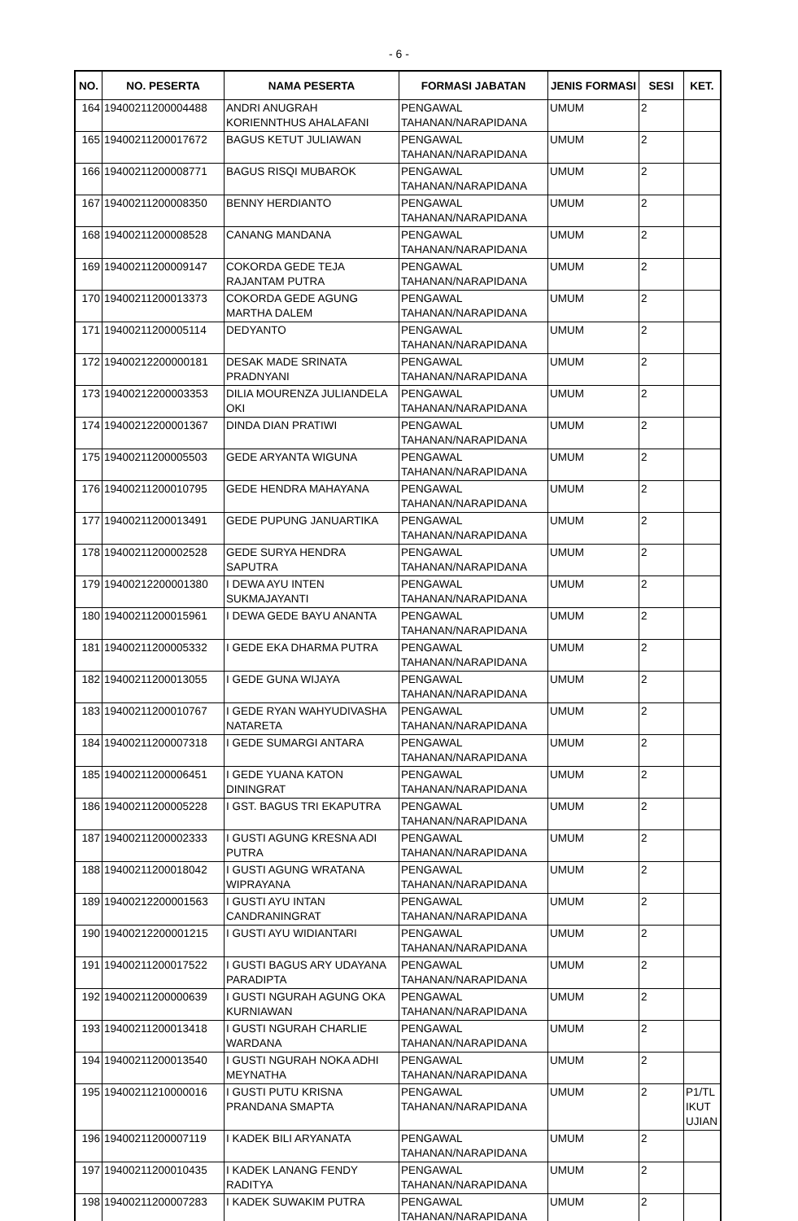- 6 -
| NO. | NO. PESERTA | NAMA PESERTA | FORMASI JABATAN | JENIS FORMASI | SESI | KET. |
| --- | --- | --- | --- | --- | --- | --- |
| 164 | 19400211200004488 | ANDRI ANUGRAH KORIENNTHUS AHALAFANI | PENGAWAL TAHANAN/NARAPIDANA | UMUM | 2 | |
| 165 | 19400211200017672 | BAGUS KETUT JULIAWAN | PENGAWAL TAHANAN/NARAPIDANA | UMUM | 2 | |
| 166 | 19400211200008771 | BAGUS RISQI MUBAROK | PENGAWAL TAHANAN/NARAPIDANA | UMUM | 2 | |
| 167 | 19400211200008350 | BENNY HERDIANTO | PENGAWAL TAHANAN/NARAPIDANA | UMUM | 2 | |
| 168 | 19400211200008528 | CANANG MANDANA | PENGAWAL TAHANAN/NARAPIDANA | UMUM | 2 | |
| 169 | 19400211200009147 | COKORDA GEDE TEJA RAJANTAM PUTRA | PENGAWAL TAHANAN/NARAPIDANA | UMUM | 2 | |
| 170 | 19400211200013373 | COKORDA GEDE AGUNG MARTHA DALEM | PENGAWAL TAHANAN/NARAPIDANA | UMUM | 2 | |
| 171 | 19400211200005114 | DEDYANTO | PENGAWAL TAHANAN/NARAPIDANA | UMUM | 2 | |
| 172 | 19400212200000181 | DESAK MADE SRINATA PRADNYANI | PENGAWAL TAHANAN/NARAPIDANA | UMUM | 2 | |
| 173 | 19400212200003353 | DILIA MOURENZA JULIANDELA OKI | PENGAWAL TAHANAN/NARAPIDANA | UMUM | 2 | |
| 174 | 19400212200001367 | DINDA DIAN PRATIWI | PENGAWAL TAHANAN/NARAPIDANA | UMUM | 2 | |
| 175 | 19400211200005503 | GEDE ARYANTA WIGUNA | PENGAWAL TAHANAN/NARAPIDANA | UMUM | 2 | |
| 176 | 19400211200010795 | GEDE HENDRA MAHAYANA | PENGAWAL TAHANAN/NARAPIDANA | UMUM | 2 | |
| 177 | 19400211200013491 | GEDE PUPUNG JANUARTIKA | PENGAWAL TAHANAN/NARAPIDANA | UMUM | 2 | |
| 178 | 19400211200002528 | GEDE SURYA HENDRA SAPUTRA | PENGAWAL TAHANAN/NARAPIDANA | UMUM | 2 | |
| 179 | 19400212200001380 | I DEWA AYU INTEN SUKMAJAYANTI | PENGAWAL TAHANAN/NARAPIDANA | UMUM | 2 | |
| 180 | 19400211200015961 | I DEWA GEDE BAYU ANANTA | PENGAWAL TAHANAN/NARAPIDANA | UMUM | 2 | |
| 181 | 19400211200005332 | I GEDE EKA DHARMA PUTRA | PENGAWAL TAHANAN/NARAPIDANA | UMUM | 2 | |
| 182 | 19400211200013055 | I GEDE GUNA WIJAYA | PENGAWAL TAHANAN/NARAPIDANA | UMUM | 2 | |
| 183 | 19400211200010767 | I GEDE RYAN WAHYUDIVASHA NATARETA | PENGAWAL TAHANAN/NARAPIDANA | UMUM | 2 | |
| 184 | 19400211200007318 | I GEDE SUMARGI ANTARA | PENGAWAL TAHANAN/NARAPIDANA | UMUM | 2 | |
| 185 | 19400211200006451 | I GEDE YUANA KATON DININGRAT | PENGAWAL TAHANAN/NARAPIDANA | UMUM | 2 | |
| 186 | 19400211200005228 | I GST. BAGUS TRI EKAPUTRA | PENGAWAL TAHANAN/NARAPIDANA | UMUM | 2 | |
| 187 | 19400211200002333 | I GUSTI AGUNG KRESNA ADI PUTRA | PENGAWAL TAHANAN/NARAPIDANA | UMUM | 2 | |
| 188 | 19400211200018042 | I GUSTI AGUNG WRATANA WIPRAYANA | PENGAWAL TAHANAN/NARAPIDANA | UMUM | 2 | |
| 189 | 19400212200001563 | I GUSTI AYU INTAN CANDRANINGRAT | PENGAWAL TAHANAN/NARAPIDANA | UMUM | 2 | |
| 190 | 19400212200001215 | I GUSTI AYU WIDIANTARI | PENGAWAL TAHANAN/NARAPIDANA | UMUM | 2 | |
| 191 | 19400211200017522 | I GUSTI BAGUS ARY UDAYANA PARADIPTA | PENGAWAL TAHANAN/NARAPIDANA | UMUM | 2 | |
| 192 | 19400211200000639 | I GUSTI NGURAH AGUNG OKA KURNIAWAN | PENGAWAL TAHANAN/NARAPIDANA | UMUM | 2 | |
| 193 | 19400211200013418 | I GUSTI NGURAH CHARLIE WARDANA | PENGAWAL TAHANAN/NARAPIDANA | UMUM | 2 | |
| 194 | 19400211200013540 | I GUSTI NGURAH NOKA ADHI MEYNATHA | PENGAWAL TAHANAN/NARAPIDANA | UMUM | 2 | |
| 195 | 19400211210000016 | I GUSTI PUTU KRISNA PRANDANA SMAPTA | PENGAWAL TAHANAN/NARAPIDANA | UMUM | 2 | P1/TL IKUT UJIAN |
| 196 | 19400211200007119 | I KADEK BILI ARYANATA | PENGAWAL TAHANAN/NARAPIDANA | UMUM | 2 | |
| 197 | 19400211200010435 | I KADEK LANANG FENDY RADITYA | PENGAWAL TAHANAN/NARAPIDANA | UMUM | 2 | |
| 198 | 19400211200007283 | I KADEK SUWAKIM PUTRA | PENGAWAL TAHANAN/NARAPIDANA | UMUM | 2 | |